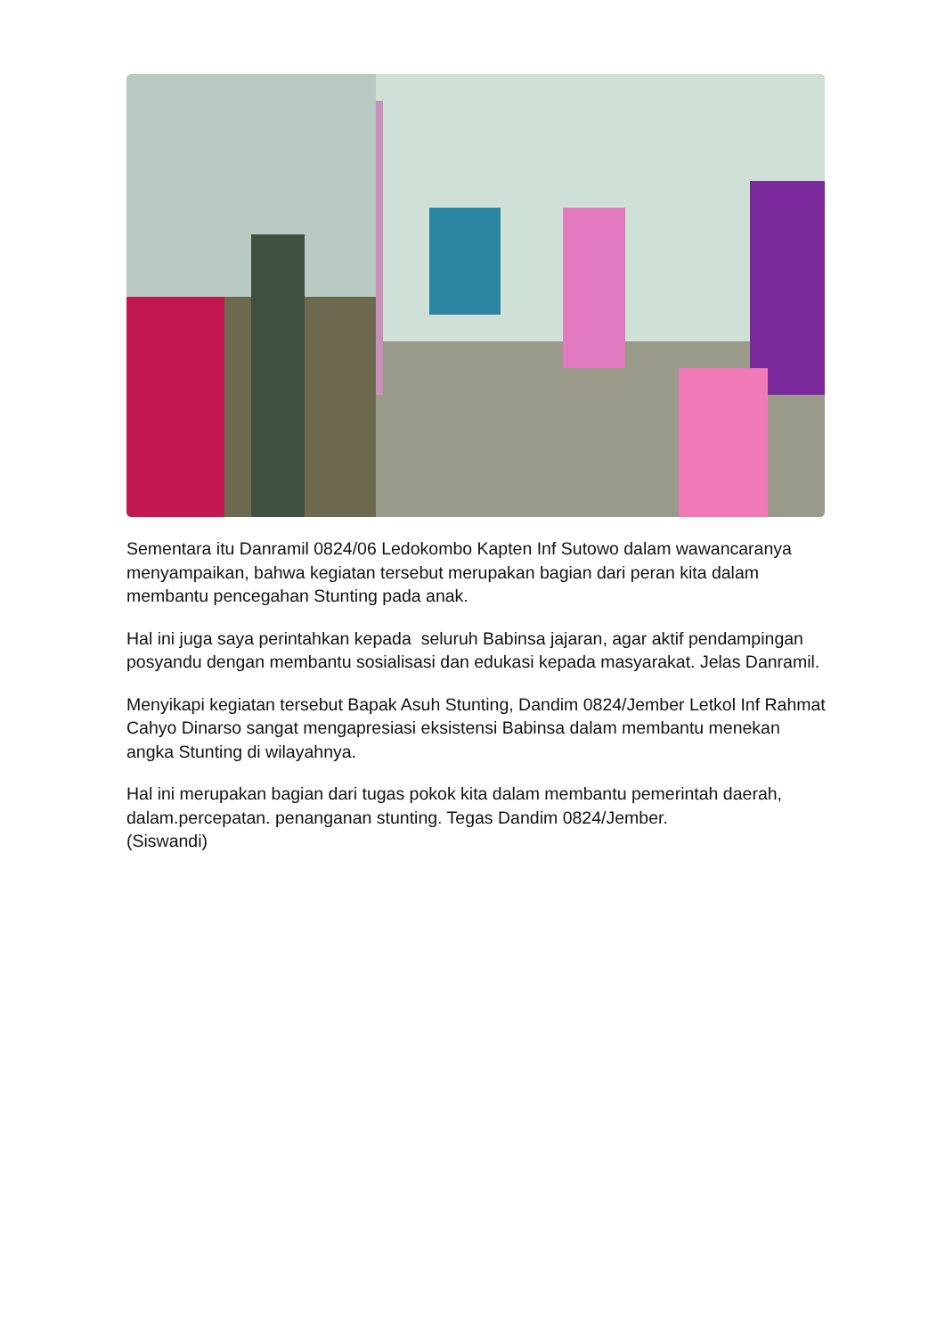Sementara itu Danramil 0824/06 Ledokombo Kapten Inf Sutowo dalam wawancaranya menyampaikan, bahwa kegiatan tersebut merupakan bagian dari peran kita dalam membantu pencegahan Stunting pada anak.
Hal ini juga saya perintahkan kepada seluruh Babinsa jajaran, agar aktif pendampingan posyandu dengan membantu sosialisasi dan edukasi kepada masyarakat. Jelas Danramil.
Menyikapi kegiatan tersebut Bapak Asuh Stunting, Dandim 0824/Jember Letkol Inf Rahmat Cahyo Dinarso sangat mengapresiasi eksistensi Babinsa dalam membantu menekan angka Stunting di wilayahnya.
Hal ini merupakan bagian dari tugas pokok kita dalam membantu pemerintah daerah, dalam.percepatan. penanganan stunting. Tegas Dandim 0824/Jember.
(Siswandi)